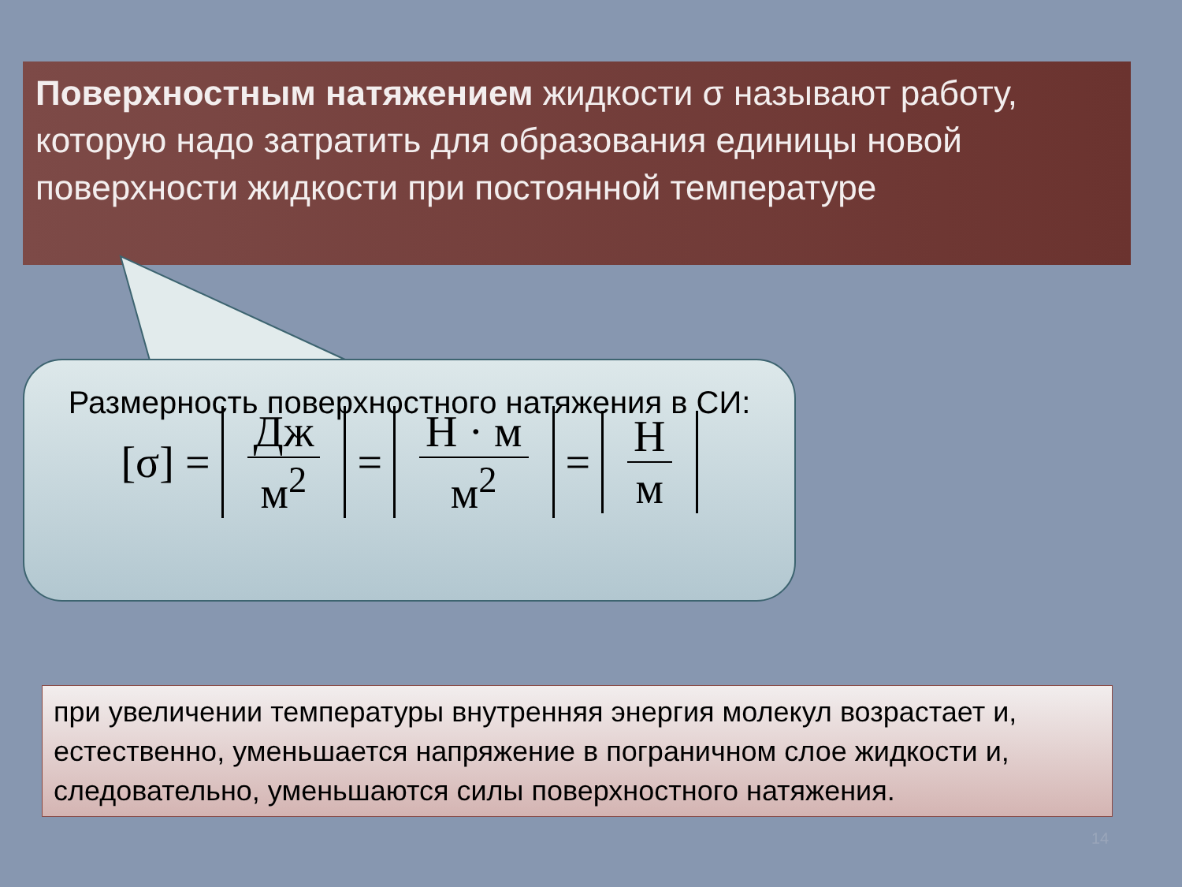Поверхностным натяжением жидкости σ называют работу, которую надо затратить для образования единицы новой поверхности жидкости при постоянной температуре
Размерность поверхностного натяжения в СИ:
[σ] = Дж м<sup>2</sup> = Н · м м<sup>2</sup> = Н м
при увеличении температуры внутренняя энергия молекул возрастает и, естественно, уменьшается напряжение в пограничном слое жидкости и, следовательно, уменьшаются силы поверхностного натяжения.
14